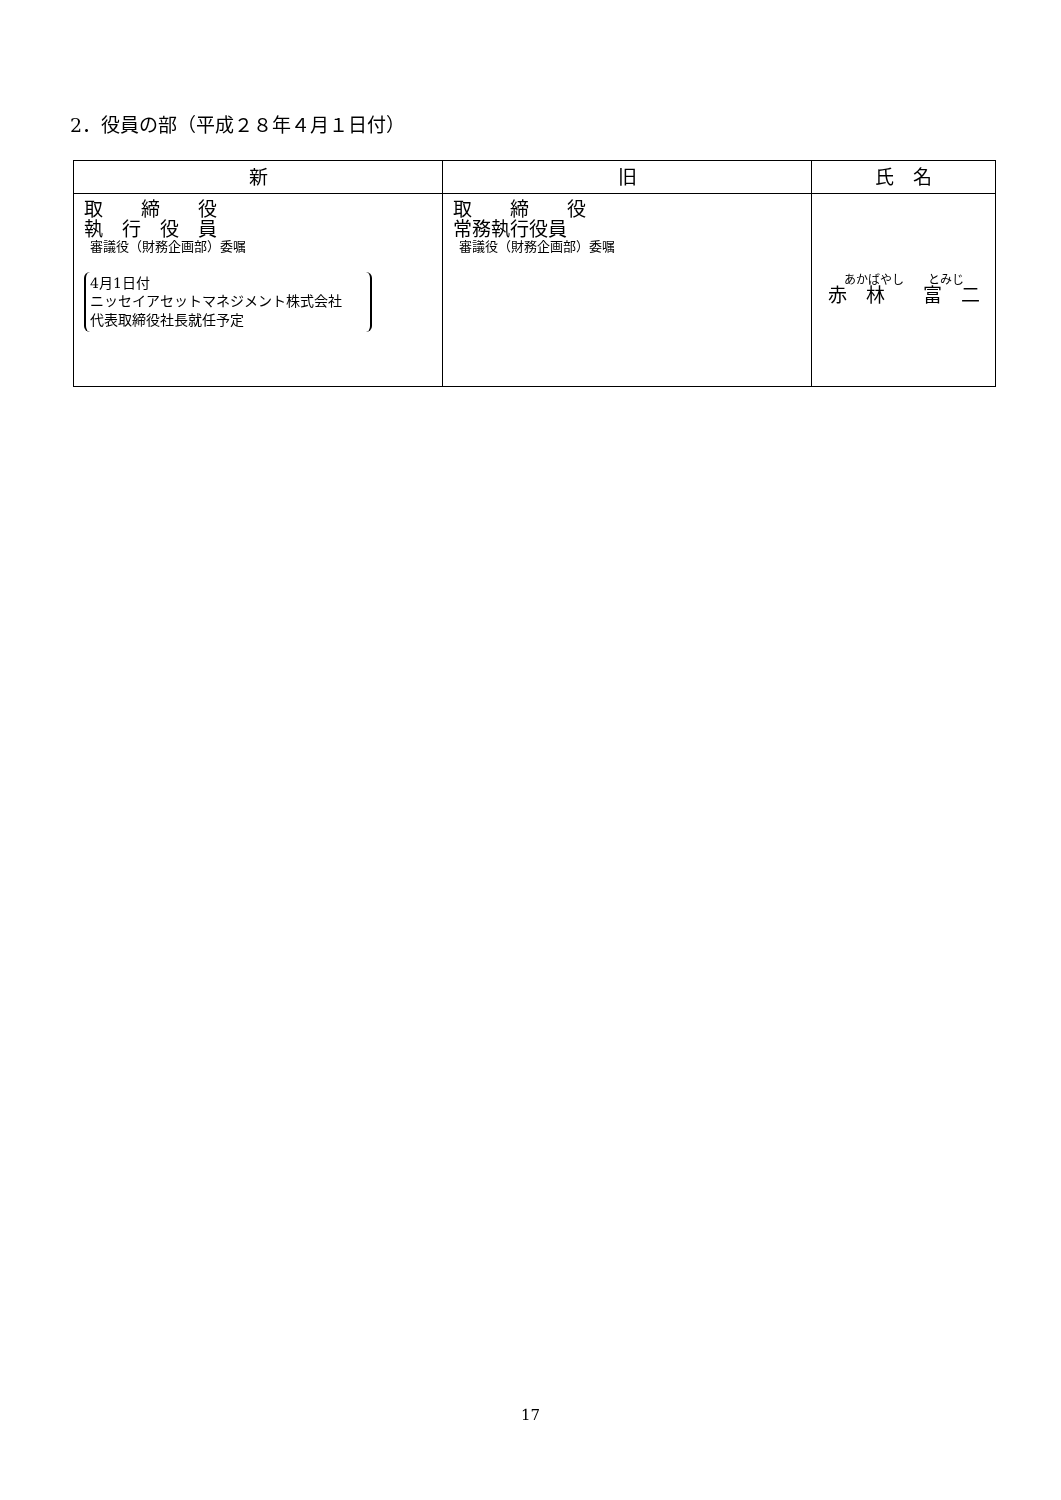2．役員の部（平成２８年４月１日付）
| 新 | 旧 | 氏 名 |
| --- | --- | --- |
| 取 締 役 執 行 役 員 審議役（財務企画部）委嘱 4月1日付 ニッセイアセットマネジメント株式会社 代表取締役社長就任予定 | 取 締 役 常務執行役員 審議役（財務企画部）委嘱 | あかばやし とみじ 赤 林 富 二 |
17